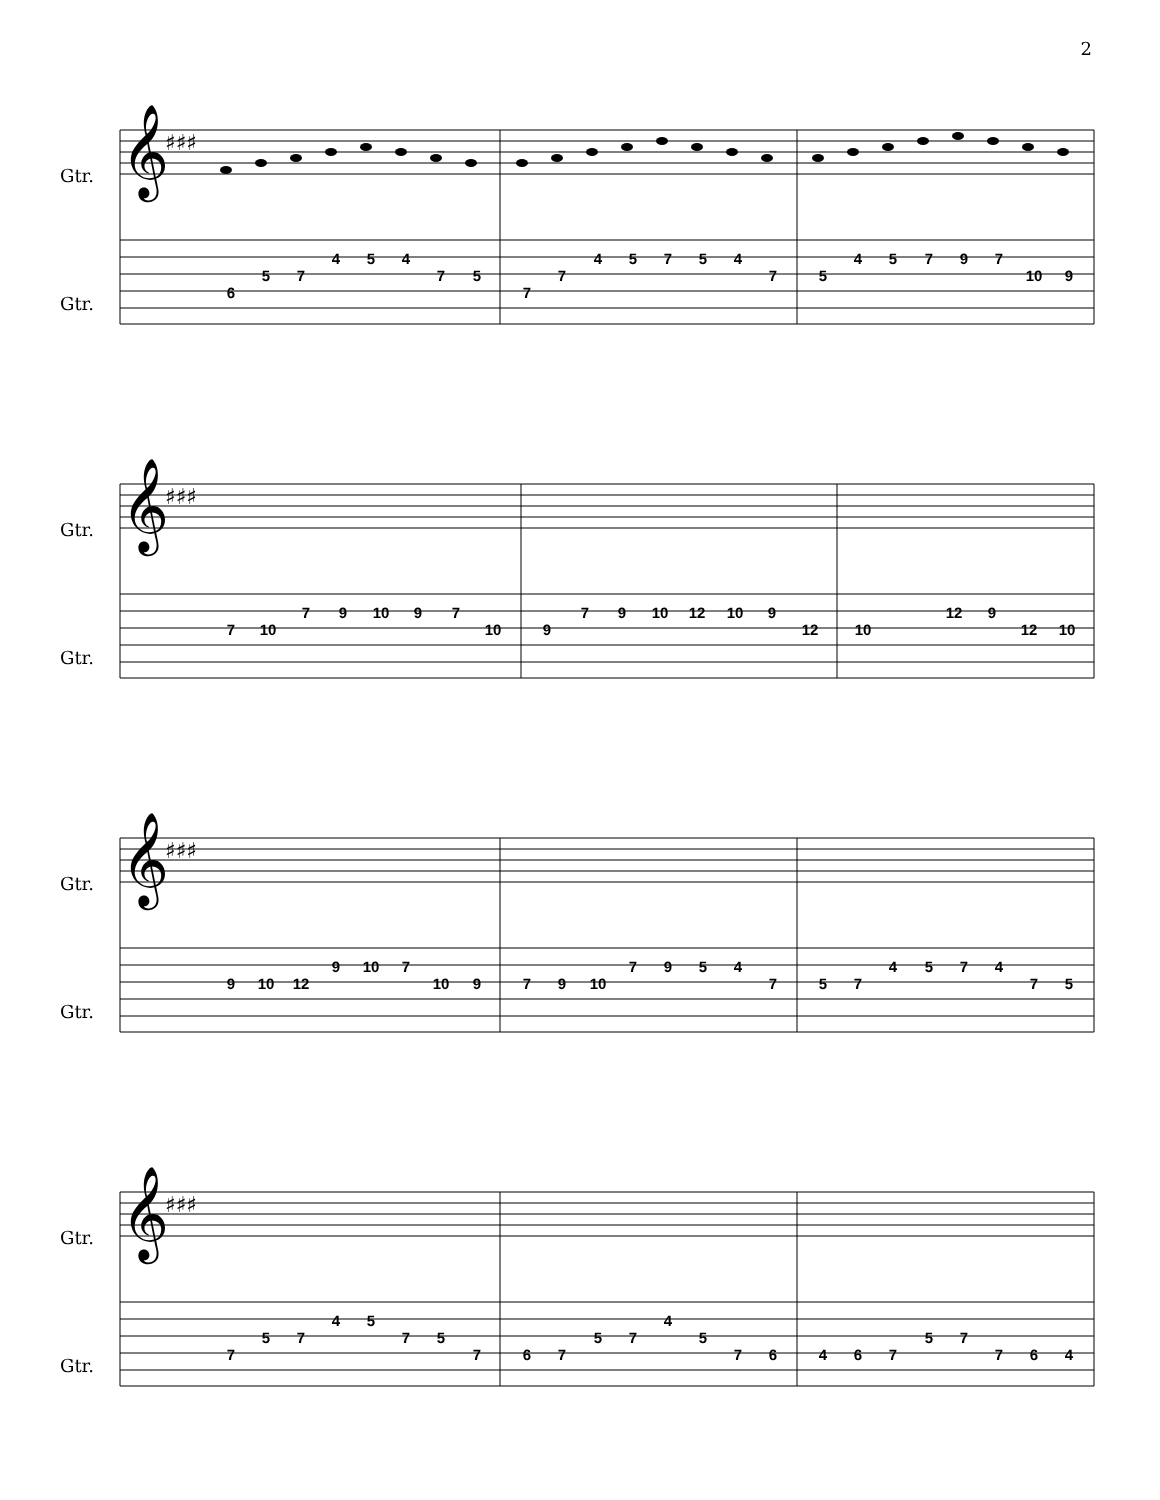2
𝄞
♯♯♯
Gtr.
Gtr.
6
5
7
4
5
4
7
5
7
7
4
5
7
5
4
7
5
4
5
7
9
7
10
9
Gtr.
Gtr.
7
10
7
9
10
9
7
10
9
7
9
10
12
10
9
12
10
12
9
12
10
Gtr.
Gtr.
9
10
12
9
10
7
10
9
7
9
10
7
9
5
4
7
5
7
4
5
7
4
7
5
Gtr.
Gtr.
7
5
7
4
5
7
5
7
6
7
5
7
4
5
7
6
4
6
7
5
7
7
6
4